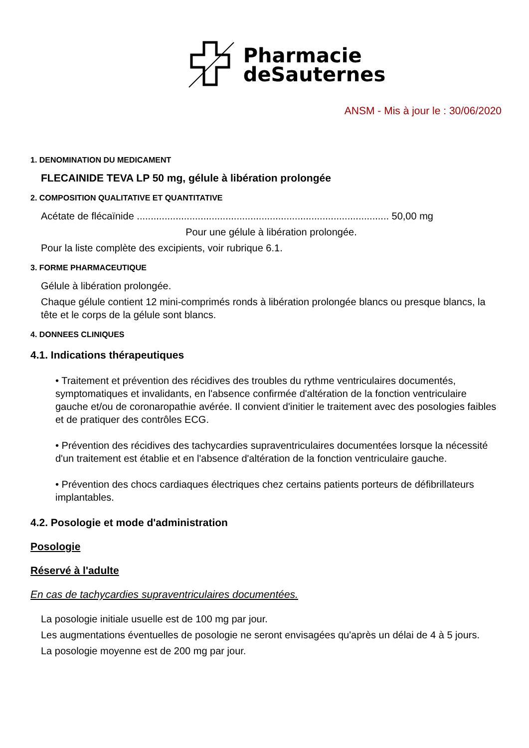Pharmacie
deSauternes
ANSM - Mis à jour le : 30/06/2020
1. DENOMINATION DU MEDICAMENT
FLECAINIDE TEVA LP 50 mg, gélule à libération prolongée
2. COMPOSITION QUALITATIVE ET QUANTITATIVE
Acétate de flécaïnide ........................................................................................... 50,00 mg
Pour une gélule à libération prolongée.
Pour la liste complète des excipients, voir rubrique 6.1.
3. FORME PHARMACEUTIQUE
Gélule à libération prolongée.
Chaque gélule contient 12 mini-comprimés ronds à libération prolongée blancs ou presque blancs, la tête et le corps de la gélule sont blancs.
4. DONNEES CLINIQUES
4.1. Indications thérapeutiques
• Traitement et prévention des récidives des troubles du rythme ventriculaires documentés, symptomatiques et invalidants, en l'absence confirmée d'altération de la fonction ventriculaire gauche et/ou de coronaropathie avérée. Il convient d'initier le traitement avec des posologies faibles et de pratiquer des contrôles ECG.
• Prévention des récidives des tachycardies supraventriculaires documentées lorsque la nécessité d'un traitement est établie et en l'absence d'altération de la fonction ventriculaire gauche.
• Prévention des chocs cardiaques électriques chez certains patients porteurs de défibrillateurs implantables.
4.2. Posologie et mode d'administration
Posologie
Réservé à l'adulte
En cas de tachycardies supraventriculaires documentées.
La posologie initiale usuelle est de 100 mg par jour.
Les augmentations éventuelles de posologie ne seront envisagées qu'après un délai de 4 à 5 jours.
La posologie moyenne est de 200 mg par jour.